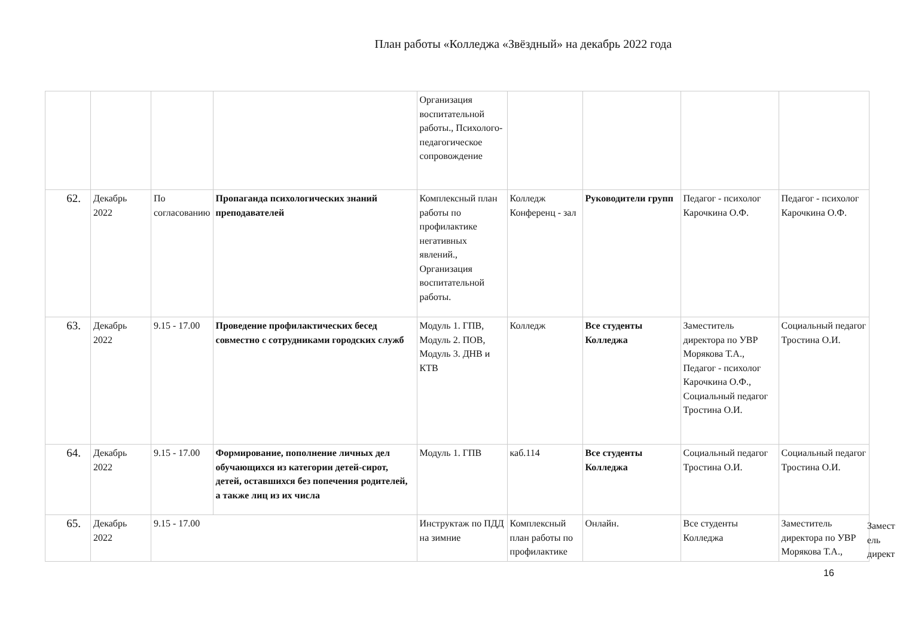План работы «Колледжа «Звёздный» на декабрь 2022 года
| | | | | Организация воспитательной работы., Психолого-педагогическое сопровождение | | | | |
| 62. | Декабрь 2022 | По согласованию | Пропаганда психологических знаний преподавателей | Комплексный план работы по профилактике негативных явлений., Организация воспитательной работы. | Колледж Конференц - зал | Руководители групп | Педагог - психолог Карочкина О.Ф. | Педагог - психолог Карочкина О.Ф. |
| 63. | Декабрь 2022 | 9.15 - 17.00 | Проведение профилактических бесед совместно с сотрудниками городских служб | Модуль 1. ГПВ, Модуль 2. ПОВ, Модуль 3. ДНВ и КТВ | Колледж | Все студенты Колледжа | Заместитель директора по УВР Морякова Т.А., Педагог - психолог Карочкина О.Ф., Социальный педагог Тростина О.И. | Социальный педагог Тростина О.И. |
| 64. | Декабрь 2022 | 9.15 - 17.00 | Формирование, пополнение личных дел обучающихся из категории детей-сирот, детей, оставшихся без попечения родителей, а также лиц из их числа | Модуль 1. ГПВ | каб.114 | Все студенты Колледжа | Социальный педагог Тростина О.И. | Социальный педагог Тростина О.И. |
| 65. | Декабрь 2022 | 9.15 - 17.00 | | Инструктаж по ПДД на зимние | Комплексный план работы по профилактике | Онлайн. | Все студенты Колледжа | Заместитель директора по УВР Морякова Т.А., |
Замест
ель
директ
16